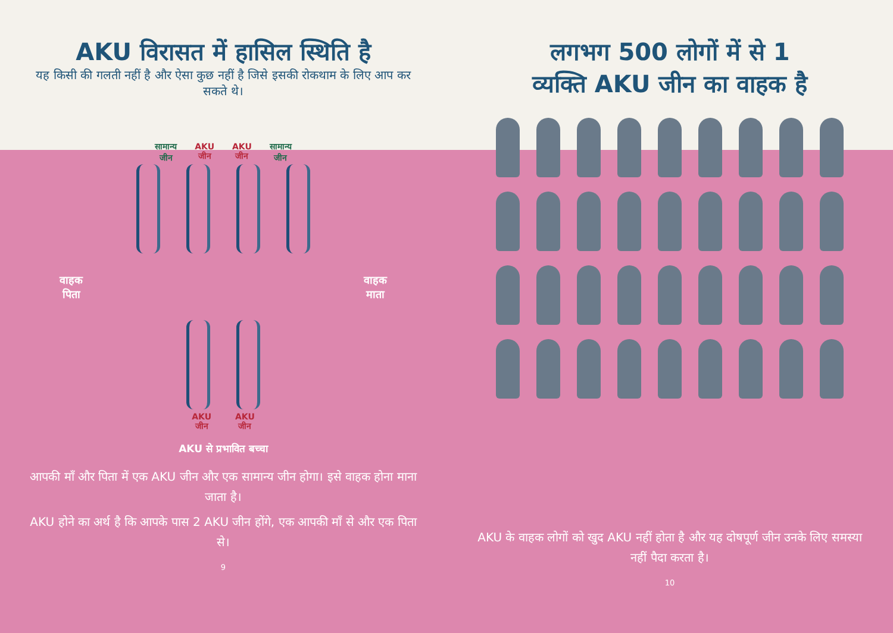AKU विरासत में हासिल स्थिति है
यह किसी की गलती नहीं है और ऐसा कुछ नहीं है जिसे इसकी रोकथाम के लिए आप कर सकते थे।
सामान्य
जीन AKU
जीन AKU
जीन सामान्य
जीन
वाहक
पिता वाहक
माता
AKU
जीन AKU
जीन
AKU से प्रभावित बच्चा
आपकी माँ और पिता में एक AKU जीन और एक सामान्य जीन होगा। इसे वाहक होना माना जाता है।
AKU होने का अर्थ है कि आपके पास 2 AKU जीन होंगे, एक आपकी माँ से और एक पिता से।
9
लगभग 500 लोगों में से 1
व्यक्ति AKU जीन का वाहक है
AKU के वाहक लोगों को खुद AKU नहीं होता है और यह दोषपूर्ण जीन उनके लिए समस्या नहीं पैदा करता है।
10